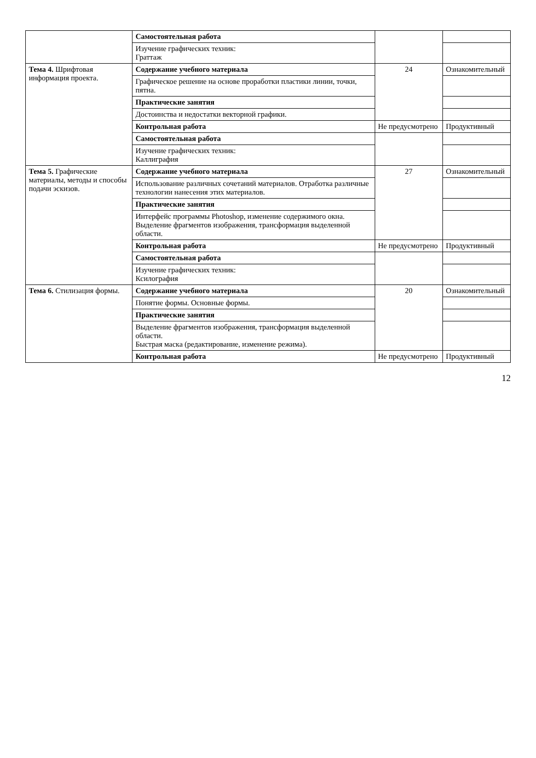| | Самостоятельная работа | | |
| | Изучение графических техник: Граттаж | | |
| Тема 4. Шрифтовая информация проекта. | Содержание учебного материала | 24 | Ознакомительный |
| | Графическое решение на основе проработки пластики линии, точки, пятна. | | |
| | Практические занятия | | |
| | Достоинства и недостатки векторной графики. | | |
| | Контрольная работа | Не предусмотрено | Продуктивный |
| | Самостоятельная работа | | |
| | Изучение графических техник: Каллиграфия | | |
| Тема 5. Графические материалы, методы и способы подачи эскизов. | Содержание учебного материала | 27 | Ознакомительный |
| | Использование различных сочетаний материалов. Отработка различные технологии нанесения этих материалов. | | |
| | Практические занятия | | |
| | Интерфейс программы Photoshop, изменение содержимого окна. Выделение фрагментов изображения, трансформация выделенной области. | | |
| | Контрольная работа | Не предусмотрено | Продуктивный |
| | Самостоятельная работа | | |
| | Изучение графических техник: Ксилография | | |
| Тема 6. Стилизация формы. | Содержание учебного материала | 20 | Ознакомительный |
| | Понятие формы. Основные формы. | | |
| | Практические занятия | | |
| | Выделение фрагментов изображения, трансформация выделенной области. Быстрая маска (редактирование, изменение режима). | | |
| | Контрольная работа | Не предусмотрено | Продуктивный |
12